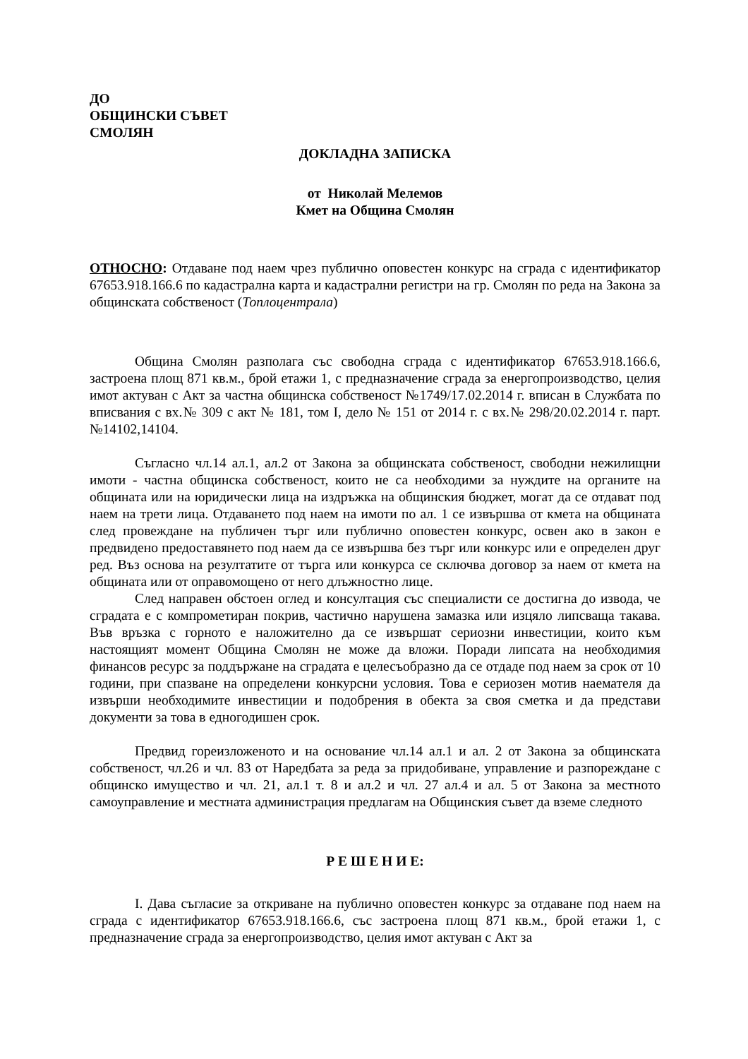ДО
ОБЩИНСКИ СЪВЕТ
СМОЛЯН
ДОКЛАДНА ЗАПИСКА
от Николай Мелемов
Кмет на Община Смолян
ОТНОСНО: Отдаване под наем чрез публично оповестен конкурс на сграда с идентификатор 67653.918.166.6 по кадастрална карта и кадастрални регистри на гр. Смолян по реда на Закона за общинската собственост (Топлоцентрала)
Община Смолян разполага със свободна сграда с идентификатор 67653.918.166.6, застроена площ 871 кв.м., брой етажи 1, с предназначение сграда за енергопроизводство, целия имот актуван с Акт за частна общинска собственост №1749/17.02.2014 г. вписан в Службата по вписвания с вх.№ 309 с акт № 181, том I, дело № 151 от 2014 г. с вх.№ 298/20.02.2014 г. парт.№14102,14104.
Съгласно чл.14 ал.1, ал.2 от Закона за общинската собственост, свободни нежилищни имоти - частна общинска собственост, които не са необходими за нуждите на органите на общината или на юридически лица на издръжка на общинския бюджет, могат да се отдават под наем на трети лица. Отдаването под наем на имоти по ал. 1 се извършва от кмета на общината след провеждане на публичен търг или публично оповестен конкурс, освен ако в закон е предвидено предоставянето под наем да се извършва без търг или конкурс или е определен друг ред. Въз основа на резултатите от търга или конкурса се сключва договор за наем от кмета на общината или от оправомощено от него длъжностно лице.
След направен обстоен оглед и консултация със специалисти се достигна до извода, че сградата е с компрометиран покрив, частично нарушена замазка или изцяло липсваща такава. Във връзка с горното е наложително да се извършат сериозни инвестиции, които към настоящият момент Община Смолян не може да вложи. Поради липсата на необходимия финансов ресурс за поддържане на сградата е целесъобразно да се отдаде под наем за срок от 10 години, при спазване на определени конкурсни условия. Това е сериозен мотив наемателя да извърши необходимите инвестиции и подобрения в обекта за своя сметка и да представи документи за това в едногодишен срок.
Предвид гореизложеното и на основание чл.14 ал.1 и ал. 2 от Закона за общинската собственост, чл.26 и чл. 83 от Наредбата за реда за придобиване, управление и разпореждане с общинско имущество и чл. 21, ал.1 т. 8 и ал.2 и чл. 27 ал.4 и ал. 5 от Закона за местното самоуправление и местната администрация предлагам на Общинския съвет да вземе следното
Р Е Ш Е Н И Е:
I. Дава съгласие за откриване на публично оповестен конкурс за отдаване под наем на сграда с идентификатор 67653.918.166.6, със застроена площ 871 кв.м., брой етажи 1, с предназначение сграда за енергопроизводство, целия имот актуван с Акт за